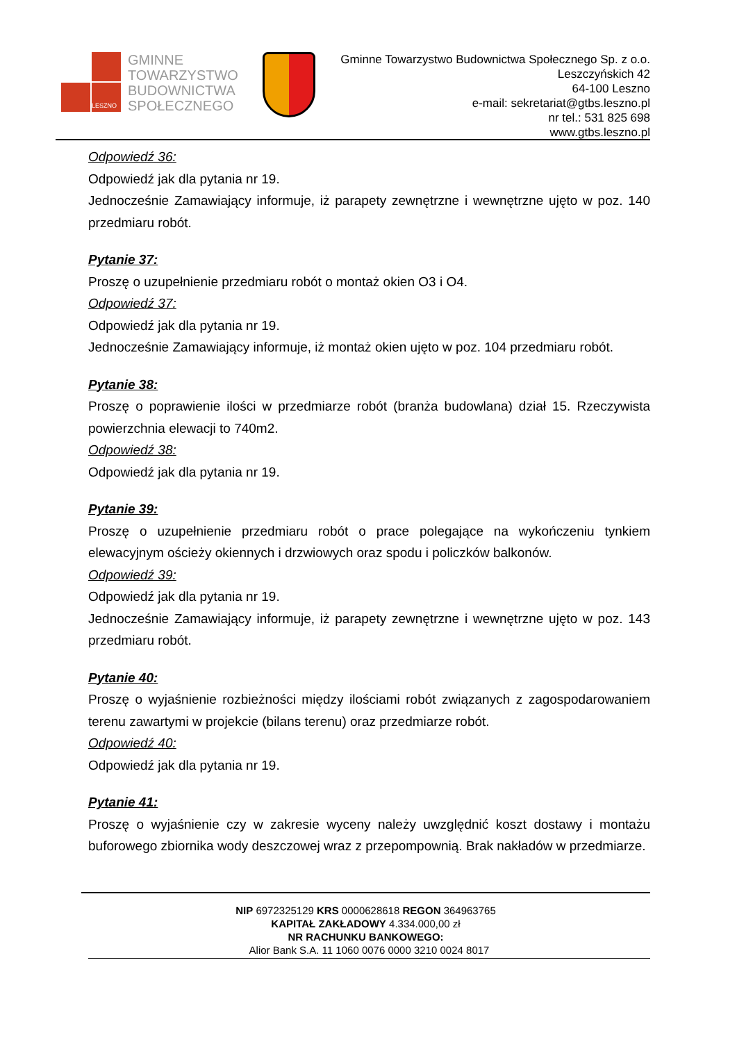LESZNO
GMINNE
TOWARZYSTWO
BUDOWNICTWA
SPOŁECZNEGO
Gminne Towarzystwo Budownictwa Społecznego Sp. z o.o.
Leszczyńskich 42
64-100 Leszno
e-mail: sekretariat@gtbs.leszno.pl
nr tel.: 531 825 698
www.gtbs.leszno.pl
Odpowiedź 36:
Odpowiedź jak dla pytania nr 19.
Jednocześnie Zamawiający informuje, iż parapety zewnętrzne i wewnętrzne ujęto w poz. 140 przedmiaru robót.
Pytanie 37:
Proszę o uzupełnienie przedmiaru robót o montaż okien O3 i O4.
Odpowiedź 37:
Odpowiedź jak dla pytania nr 19.
Jednocześnie Zamawiający informuje, iż montaż okien ujęto w poz. 104 przedmiaru robót.
Pytanie 38:
Proszę o poprawienie ilości w przedmiarze robót (branża budowlana) dział 15. Rzeczywista powierzchnia elewacji to 740m2.
Odpowiedź 38:
Odpowiedź jak dla pytania nr 19.
Pytanie 39:
Proszę o uzupełnienie przedmiaru robót o prace polegające na wykończeniu tynkiem elewacyjnym ościeży okiennych i drzwiowych oraz spodu i policzków balkonów.
Odpowiedź 39:
Odpowiedź jak dla pytania nr 19.
Jednocześnie Zamawiający informuje, iż parapety zewnętrzne i wewnętrzne ujęto w poz. 143 przedmiaru robót.
Pytanie 40:
Proszę o wyjaśnienie rozbieżności między ilościami robót związanych z zagospodarowaniem terenu zawartymi w projekcie (bilans terenu) oraz przedmiarze robót.
Odpowiedź 40:
Odpowiedź jak dla pytania nr 19.
Pytanie 41:
Proszę o wyjaśnienie czy w zakresie wyceny należy uwzględnić koszt dostawy i montażu buforowego zbiornika wody deszczowej wraz z przepompownią. Brak nakładów w przedmiarze.
NIP 6972325129 KRS 0000628618 REGON 364963765
KAPITAŁ ZAKŁADOWY 4.334.000,00 zł
NR RACHUNKU BANKOWEGO:
Alior Bank S.A. 11 1060 0076 0000 3210 0024 8017